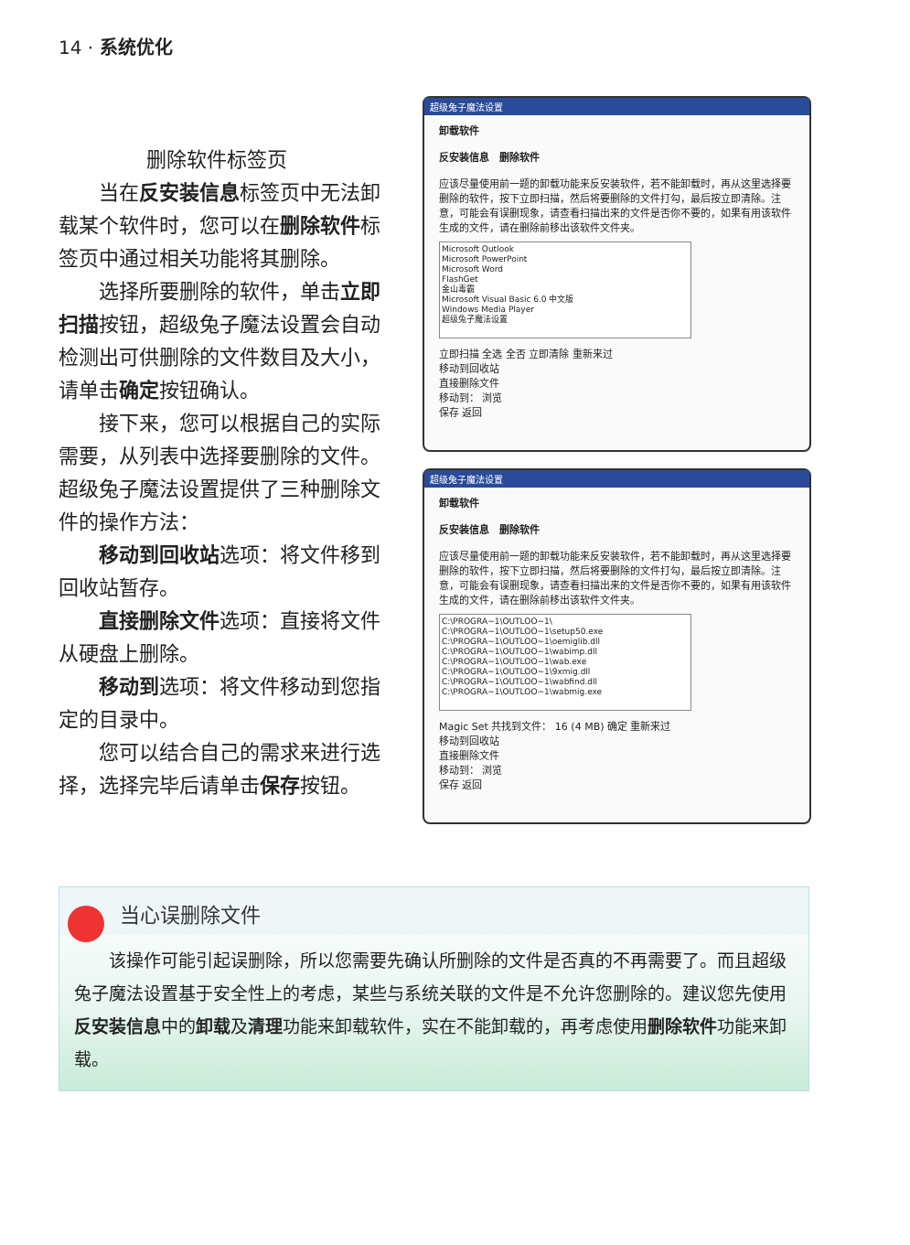14 · 系统优化
删除软件标签页
当在反安装信息标签页中无法卸载某个软件时，您可以在删除软件标签页中通过相关功能将其删除。
选择所要删除的软件，单击立即扫描按钮，超级兔子魔法设置会自动检测出可供删除的文件数目及大小，请单击确定按钮确认。
接下来，您可以根据自己的实际需要，从列表中选择要删除的文件。超级兔子魔法设置提供了三种删除文件的操作方法：
移动到回收站选项：将文件移到回收站暂存。
直接删除文件选项：直接将文件从硬盘上删除。
移动到选项：将文件移动到您指定的目录中。
您可以结合自己的需求来进行选择，选择完毕后请单击保存按钮。
超级兔子魔法设置
卸载软件
反安装信息 删除软件
应该尽量使用前一题的卸载功能来反安装软件，若不能卸载时，再从这里选择要删除的软件，按下立即扫描，然后将要删除的文件打勾，最后按立即清除。注意，可能会有误删现象，请查看扫描出来的文件是否你不要的，如果有用该软件生成的文件，请在删除前移出该软件文件夹。
Microsoft Outlook
Microsoft PowerPoint
Microsoft Word
FlashGet
金山毒霸
Microsoft Visual Basic 6.0 中文版
Windows Media Player
超级兔子魔法设置
立即扫描 全选 全否 立即清除 重新来过
移动到回收站
直接删除文件
移动到： 浏览
保存 返回
超级兔子魔法设置
卸载软件
反安装信息 删除软件
应该尽量使用前一题的卸载功能来反安装软件，若不能卸载时，再从这里选择要删除的软件，按下立即扫描，然后将要删除的文件打勾，最后按立即清除。注意，可能会有误删现象，请查看扫描出来的文件是否你不要的，如果有用该软件生成的文件，请在删除前移出该软件文件夹。
C:\PROGRA~1\OUTLOO~1\
C:\PROGRA~1\OUTLOO~1\setup50.exe
C:\PROGRA~1\OUTLOO~1\oemiglib.dll
C:\PROGRA~1\OUTLOO~1\wabimp.dll
C:\PROGRA~1\OUTLOO~1\wab.exe
C:\PROGRA~1\OUTLOO~1\9xmig.dll
C:\PROGRA~1\OUTLOO~1\wabfind.dll
C:\PROGRA~1\OUTLOO~1\wabmig.exe
Magic Set 共找到文件： 16 (4 MB) 确定 重新来过
移动到回收站
直接删除文件
移动到： 浏览
保存 返回
当心误删除文件
该操作可能引起误删除，所以您需要先确认所删除的文件是否真的不再需要了。而且超级兔子魔法设置基于安全性上的考虑，某些与系统关联的文件是不允许您删除的。建议您先使用反安装信息中的卸载及清理功能来卸载软件，实在不能卸载的，再考虑使用删除软件功能来卸载。